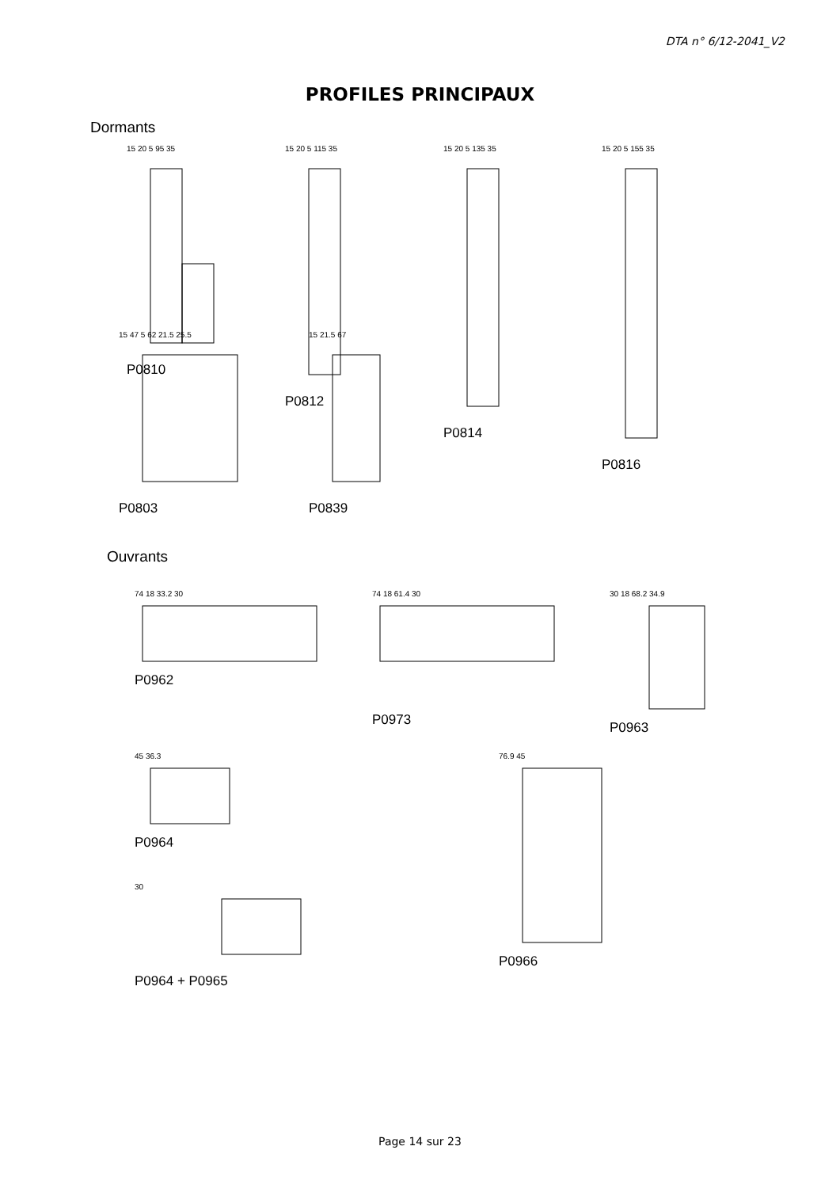DTA n° 6/12-2041_V2
PROFILES PRINCIPAUX
Dormants
15 20 5 95 35
P0810
15 20 5 115 35
P0812
15 20 5 135 35
P0814
15 20 5 155 35
P0816
15 47 5 62 21.5 25.5
P0803
15 21.5 67
P0839
Ouvrants
74 18 33.2 30
P0962
74 18 61.4 30
P0973
30 18 68.2 34.9
P0963
45 36.3
P0964
30
P0964 + P0965
76.9 45
P0966
Page 14 sur 23